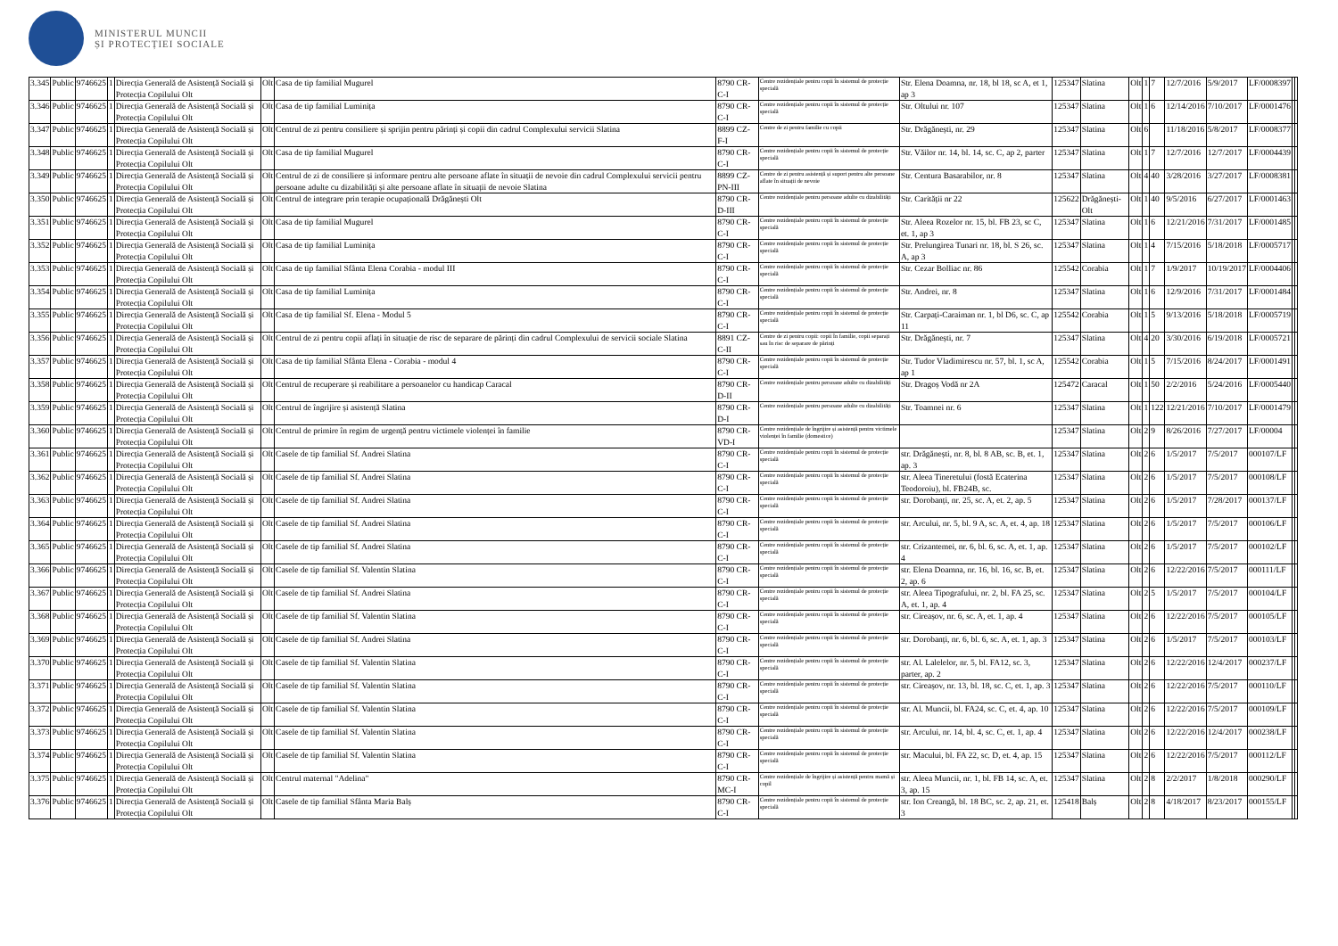MINISTERUL MUNCII
ȘI PROTECȚIEI SOCIALE
| 3.345 | Public | 9746625 | 1 | Direcția Generală de Asistență Socială și Protecția Copilului Olt | Olt | Casa de tip familial Mugurel | 8790 CR-C-I | Centre rezidențiale pentru copii în sistemul de protecție specială | Str. Elena Doamna, nr. 18, bl 18, sc A, et 1, ap 3 | 125347 | Slatina | Olt | 1 | 7 | 12/7/2016 | 5/9/2017 | LF/0008397 | | |
| 3.346 | Public | 9746625 | 1 | Direcția Generală de Asistență Socială și Protecția Copilului Olt | Olt | Casa de tip familial Luminița | 8790 CR-C-I | Centre rezidențiale pentru copii în sistemul de protecție specială | Str. Oltului nr. 107 | 125347 | Slatina | Olt | 1 | 6 | 12/14/2016 | 7/10/2017 | LF/0001476 | | |
| 3.347 | Public | 9746625 | 1 | Direcția Generală de Asistență Socială și Protecția Copilului Olt | Olt | Centrul de zi pentru consiliere și sprijin pentru părinți și copii din cadrul Complexului servicii Slatina | 8899 CZ-F-I | Centre de zi pentru familie cu copii | Str. Drăgănești, nr. 29 | 125347 | Slatina | Olt | 6 | | 11/18/2016 | 5/8/2017 | LF/0008377 | | |
| 3.348 | Public | 9746625 | 1 | Direcția Generală de Asistență Socială și Protecția Copilului Olt | Olt | Casa de tip familial Mugurel | 8790 CR-C-I | Centre rezidențiale pentru copii în sistemul de protecție specială | Str. Văilor nr. 14, bl. 14, sc. C, ap 2, parter | 125347 | Slatina | Olt | 1 | 7 | 12/7/2016 | 12/7/2017 | LF/0004439 | | |
| 3.349 | Public | 9746625 | 1 | Direcția Generală de Asistență Socială și Protecția Copilului Olt | Olt | Centrul de zi de consiliere și informare pentru alte persoane aflate în situații de nevoie din cadrul Complexului servicii pentru persoane adulte cu dizabilități și alte persoane aflate în situații de nevoie Slatina | 8899 CZ-PN-III | Centre de zi pentru asistență și suport pentru alte persoane aflate în situații de nevoie | Str. Centura Basarabilor, nr. 8 | 125347 | Slatina | Olt | 4 | 40 | 3/28/2016 | 3/27/2017 | LF/0008381 | | |
| 3.350 | Public | 9746625 | 1 | Direcția Generală de Asistență Socială și Protecția Copilului Olt | Olt | Centrul de integrare prin terapie ocupațională Drăgănești Olt | 8790 CR-D-III | Centre rezidențiale pentru persoane adulte cu dizabilități | Str. Carității nr 22 | 125622 | Drăgănești-Olt | Olt | 1 | 40 | 9/5/2016 | 6/27/2017 | LF/0001463 | | |
| 3.351 | Public | 9746625 | 1 | Direcția Generală de Asistență Socială și Protecția Copilului Olt | Olt | Casa de tip familial Mugurel | 8790 CR-C-I | Centre rezidențiale pentru copii în sistemul de protecție specială | Str. Aleea Rozelor nr. 15, bl. FB 23, sc C, et. 1, ap 3 | 125347 | Slatina | Olt | 1 | 6 | 12/21/2016 | 7/31/2017 | LF/0001485 | | |
| 3.352 | Public | 9746625 | 1 | Direcția Generală de Asistență Socială și Protecția Copilului Olt | Olt | Casa de tip familial Luminița | 8790 CR-C-I | Centre rezidențiale pentru copii în sistemul de protecție specială | Str. Prelungirea Tunari nr. 18, bl. S 26, sc. A, ap 3 | 125347 | Slatina | Olt | 1 | 4 | 7/15/2016 | 5/18/2018 | LF/0005717 | | |
| 3.353 | Public | 9746625 | 1 | Direcția Generală de Asistență Socială și Protecția Copilului Olt | Olt | Casa de tip familial Sfânta Elena Corabia - modul III | 8790 CR-C-I | Centre rezidențiale pentru copii în sistemul de protecție specială | Str. Cezar Bolliac nr. 86 | 125542 | Corabia | Olt | 1 | 7 | 1/9/2017 | 10/19/2017 | LF/0004406 | | |
| 3.354 | Public | 9746625 | 1 | Direcția Generală de Asistență Socială și Protecția Copilului Olt | Olt | Casa de tip familial Luminița | 8790 CR-C-I | Centre rezidențiale pentru copii în sistemul de protecție specială | Str. Andrei, nr. 8 | 125347 | Slatina | Olt | 1 | 6 | 12/9/2016 | 7/31/2017 | LF/0001484 | | |
| 3.355 | Public | 9746625 | 1 | Direcția Generală de Asistență Socială și Protecția Copilului Olt | Olt | Casa de tip familial Sf. Elena - Modul 5 | 8790 CR-C-I | Centre rezidențiale pentru copii în sistemul de protecție specială | Str. Carpați-Caraiman nr. 1, bl D6, sc. C, ap 11 | 125542 | Corabia | Olt | 1 | 5 | 9/13/2016 | 5/18/2018 | LF/0005719 | | |
| 3.356 | Public | 9746625 | 1 | Direcția Generală de Asistență Socială și Protecția Copilului Olt | Olt | Centrul de zi pentru copii aflați în situație de risc de separare de părinți din cadrul Complexului de servicii sociale Slatina | 8891 CZ-C-II | Centre de zi pentru copii: copii în familie, copii separați sau în risc de separare de părinți | Str. Drăgănești, nr. 7 | 125347 | Slatina | Olt | 4 | 20 | 3/30/2016 | 6/19/2018 | LF/0005721 | | |
| 3.357 | Public | 9746625 | 1 | Direcția Generală de Asistență Socială și Protecția Copilului Olt | Olt | Casa de tip familial Sfânta Elena - Corabia - modul 4 | 8790 CR-C-I | Centre rezidențiale pentru copii în sistemul de protecție specială | Str. Tudor Vladimirescu nr. 57, bl. 1, sc A, ap 1 | 125542 | Corabia | Olt | 1 | 5 | 7/15/2016 | 8/24/2017 | LF/0001491 | | |
| 3.358 | Public | 9746625 | 1 | Direcția Generală de Asistență Socială și Protecția Copilului Olt | Olt | Centrul de recuperare și reabilitare a persoanelor cu handicap Caracal | 8790 CR-D-II | Centre rezidențiale pentru persoane adulte cu dizabilități | Str. Dragoș Vodă nr 2A | 125472 | Caracal | Olt | 1 | 50 | 2/2/2016 | 5/24/2016 | LF/0005440 | | |
| 3.359 | Public | 9746625 | 1 | Direcția Generală de Asistență Socială și Protecția Copilului Olt | Olt | Centrul de îngrijire și asistență Slatina | 8790 CR-D-I | Centre rezidențiale pentru persoane adulte cu dizabilități | Str. Toamnei nr. 6 | 125347 | Slatina | Olt | 1 | 122 | 12/21/2016 | 7/10/2017 | LF/0001479 | | |
| 3.360 | Public | 9746625 | 1 | Direcția Generală de Asistență Socială și Protecția Copilului Olt | Olt | Centrul de primire în regim de urgență pentru victimele violenței în familie | 8790 CR-VD-I | Centre rezidențiale de îngrijire și asistență pentru victimele violenței în familie (domestice) | | 125347 | Slatina | Olt | 2 | 9 | 8/26/2016 | 7/27/2017 | LF/00004 | | |
| 3.361 | Public | 9746625 | 1 | Direcția Generală de Asistență Socială și Protecția Copilului Olt | Olt | Casele de tip familial Sf. Andrei Slatina | 8790 CR-C-I | Centre rezidențiale pentru copii în sistemul de protecție specială | str. Drăgănești, nr. 8, bl. 8 AB, sc. B, et. 1, ap. 3 | 125347 | Slatina | Olt | 2 | 6 | 1/5/2017 | 7/5/2017 | 000107/LF | | |
| 3.362 | Public | 9746625 | 1 | Direcția Generală de Asistență Socială și Protecția Copilului Olt | Olt | Casele de tip familial Sf. Andrei Slatina | 8790 CR-C-I | Centre rezidențiale pentru copii în sistemul de protecție specială | str. Aleea Tineretului (fostă Ecaterina Teodoroiu), bl. FB24B, sc. | 125347 | Slatina | Olt | 2 | 6 | 1/5/2017 | 7/5/2017 | 000108/LF | | |
| 3.363 | Public | 9746625 | 1 | Direcția Generală de Asistență Socială și Protecția Copilului Olt | Olt | Casele de tip familial Sf. Andrei Slatina | 8790 CR-C-I | Centre rezidențiale pentru copii în sistemul de protecție specială | str. Dorobanți, nr. 25, sc. A, et. 2, ap. 5 | 125347 | Slatina | Olt | 2 | 6 | 1/5/2017 | 7/28/2017 | 000137/LF | | |
| 3.364 | Public | 9746625 | 1 | Direcția Generală de Asistență Socială și Protecția Copilului Olt | Olt | Casele de tip familial Sf. Andrei Slatina | 8790 CR-C-I | Centre rezidențiale pentru copii în sistemul de protecție specială | str. Arcului, nr. 5, bl. 9 A, sc. A, et. 4, ap. 18 | 125347 | Slatina | Olt | 2 | 6 | 1/5/2017 | 7/5/2017 | 000106/LF | | |
| 3.365 | Public | 9746625 | 1 | Direcția Generală de Asistență Socială și Protecția Copilului Olt | Olt | Casele de tip familial Sf. Andrei Slatina | 8790 CR-C-I | Centre rezidențiale pentru copii în sistemul de protecție specială | str. Crizantemei, nr. 6, bl. 6, sc. A, et. 1, ap. 4 | 125347 | Slatina | Olt | 2 | 6 | 1/5/2017 | 7/5/2017 | 000102/LF | | |
| 3.366 | Public | 9746625 | 1 | Direcția Generală de Asistență Socială și Protecția Copilului Olt | Olt | Casele de tip familial Sf. Valentin Slatina | 8790 CR-C-I | Centre rezidențiale pentru copii în sistemul de protecție specială | str. Elena Doamna, nr. 16, bl. 16, sc. B, et. 2, ap. 6 | 125347 | Slatina | Olt | 2 | 6 | 12/22/2016 | 7/5/2017 | 000111/LF | | |
| 3.367 | Public | 9746625 | 1 | Direcția Generală de Asistență Socială și Protecția Copilului Olt | Olt | Casele de tip familial Sf. Andrei Slatina | 8790 CR-C-I | Centre rezidențiale pentru copii în sistemul de protecție specială | str. Aleea Tipografului, nr. 2, bl. FA 25, sc. A, et. 1, ap. 4 | 125347 | Slatina | Olt | 2 | 5 | 1/5/2017 | 7/5/2017 | 000104/LF | | |
| 3.368 | Public | 9746625 | 1 | Direcția Generală de Asistență Socială și Protecția Copilului Olt | Olt | Casele de tip familial Sf. Valentin Slatina | 8790 CR-C-I | Centre rezidențiale pentru copii în sistemul de protecție specială | str. Cireașov, nr. 6, sc. A, et. 1, ap. 4 | 125347 | Slatina | Olt | 2 | 6 | 12/22/2016 | 7/5/2017 | 000105/LF | | |
| 3.369 | Public | 9746625 | 1 | Direcția Generală de Asistență Socială și Protecția Copilului Olt | Olt | Casele de tip familial Sf. Andrei Slatina | 8790 CR-C-I | Centre rezidențiale pentru copii în sistemul de protecție specială | str. Dorobanți, nr. 6, bl. 6, sc. A, et. 1, ap. 3 | 125347 | Slatina | Olt | 2 | 6 | 1/5/2017 | 7/5/2017 | 000103/LF | | |
| 3.370 | Public | 9746625 | 1 | Direcția Generală de Asistență Socială și Protecția Copilului Olt | Olt | Casele de tip familial Sf. Valentin Slatina | 8790 CR-C-I | Centre rezidențiale pentru copii în sistemul de protecție specială | str. Al. Lalelelor, nr. 5, bl. FA12, sc. 3, parter, ap. 2 | 125347 | Slatina | Olt | 2 | 6 | 12/22/2016 | 12/4/2017 | 000237/LF | | |
| 3.371 | Public | 9746625 | 1 | Direcția Generală de Asistență Socială și Protecția Copilului Olt | Olt | Casele de tip familial Sf. Valentin Slatina | 8790 CR-C-I | Centre rezidențiale pentru copii în sistemul de protecție specială | str. Cireașov, nr. 13, bl. 18, sc. C, et. 1, ap. 3 | 125347 | Slatina | Olt | 2 | 6 | 12/22/2016 | 7/5/2017 | 000110/LF | | |
| 3.372 | Public | 9746625 | 1 | Direcția Generală de Asistență Socială și Protecția Copilului Olt | Olt | Casele de tip familial Sf. Valentin Slatina | 8790 CR-C-I | Centre rezidențiale pentru copii în sistemul de protecție specială | str. Al. Muncii, bl. FA24, sc. C, et. 4, ap. 10 | 125347 | Slatina | Olt | 2 | 6 | 12/22/2016 | 7/5/2017 | 000109/LF | | |
| 3.373 | Public | 9746625 | 1 | Direcția Generală de Asistență Socială și Protecția Copilului Olt | Olt | Casele de tip familial Sf. Valentin Slatina | 8790 CR-C-I | Centre rezidențiale pentru copii în sistemul de protecție specială | str. Arcului, nr. 14, bl. 4, sc. C, et. 1, ap. 4 | 125347 | Slatina | Olt | 2 | 6 | 12/22/2016 | 12/4/2017 | 000238/LF | | |
| 3.374 | Public | 9746625 | 1 | Direcția Generală de Asistență Socială și Protecția Copilului Olt | Olt | Casele de tip familial Sf. Valentin Slatina | 8790 CR-C-I | Centre rezidențiale pentru copii în sistemul de protecție specială | str. Macului, bl. FA 22, sc. D, et. 4, ap. 15 | 125347 | Slatina | Olt | 2 | 6 | 12/22/2016 | 7/5/2017 | 000112/LF | | |
| 3.375 | Public | 9746625 | 1 | Direcția Generală de Asistență Socială și Protecția Copilului Olt | Olt | Centrul maternal "Adelina" | 8790 CR-MC-I | Centre rezidențiale de îngrijire și asistență pentru mamă și copil | str. Aleea Muncii, nr. 1, bl. FB 14, sc. A, et. 3, ap. 15 | 125347 | Slatina | Olt | 2 | 8 | 2/2/2017 | 1/8/2018 | 000290/LF | | |
| 3.376 | Public | 9746625 | 1 | Direcția Generală de Asistență Socială și Protecția Copilului Olt | Olt | Casele de tip familial Sfânta Maria Balș | 8790 CR-C-I | Centre rezidențiale pentru copii în sistemul de protecție specială | str. Ion Creangă, bl. 18 BC, sc. 2, ap. 21, et. 3 | 125418 | Balș | Olt | 2 | 8 | 4/18/2017 | 8/23/2017 | 000155/LF | | |